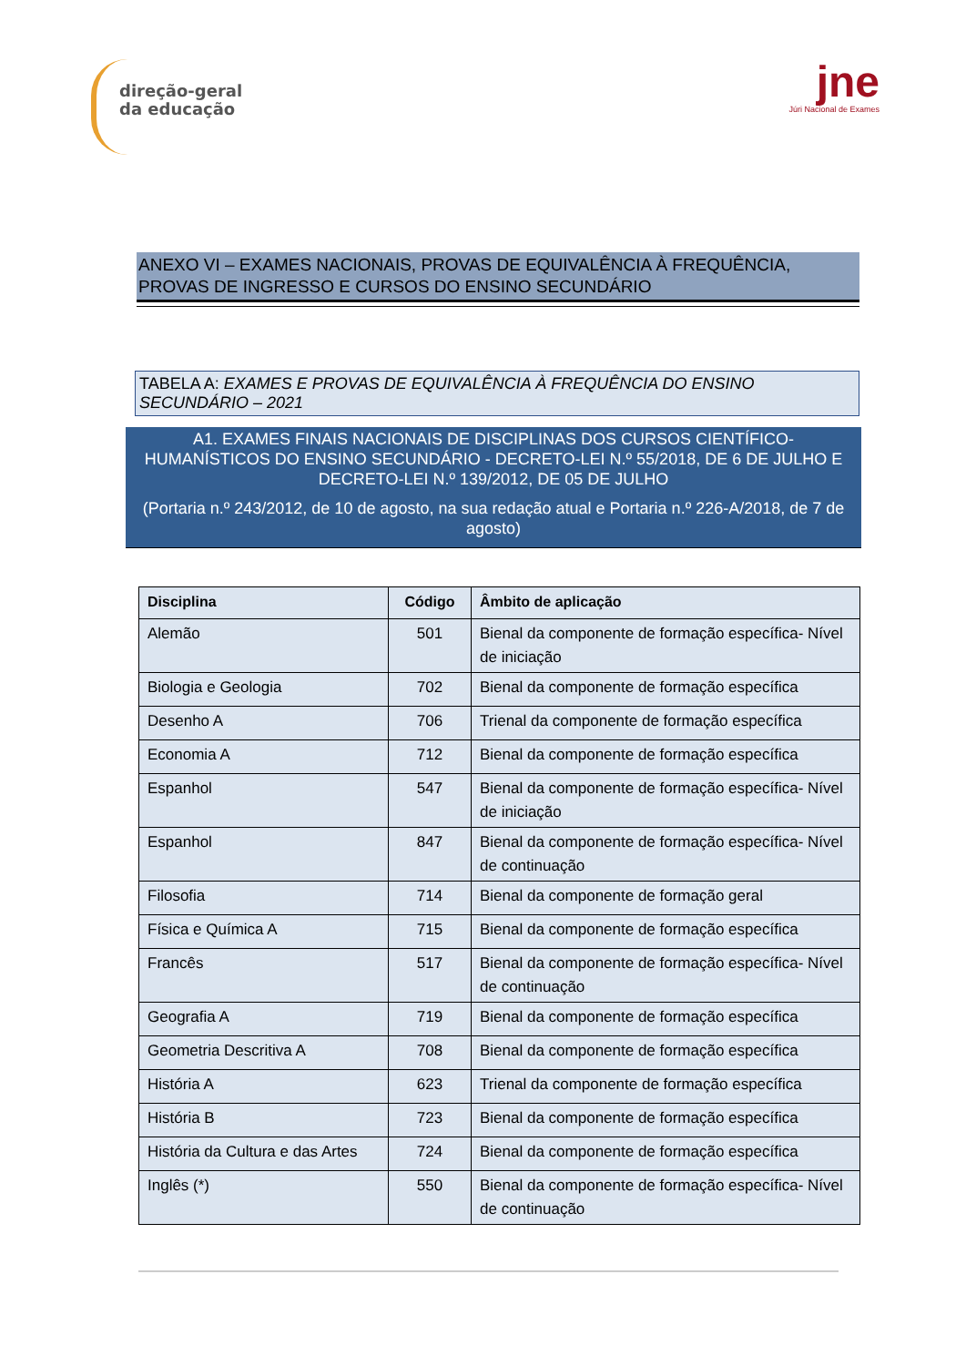direção-geral
da educação
jne
Júri Nacional de Exames
ANEXO VI – EXAMES NACIONAIS, PROVAS DE EQUIVALÊNCIA À FREQUÊNCIA, PROVAS DE INGRESSO E CURSOS DO ENSINO SECUNDÁRIO
TABELA A: EXAMES E PROVAS DE EQUIVALÊNCIA À FREQUÊNCIA DO ENSINO SECUNDÁRIO – 2021
A1. EXAMES FINAIS NACIONAIS DE DISCIPLINAS DOS CURSOS CIENTÍFICO-HUMANÍSTICOS DO ENSINO SECUNDÁRIO - DECRETO-LEI N.º 55/2018, DE 6 DE JULHO E DECRETO-LEI N.º 139/2012, DE 05 DE JULHO
(Portaria n.º 243/2012, de 10 de agosto, na sua redação atual e Portaria n.º 226-A/2018, de 7 de agosto)
| Disciplina | Código | Âmbito de aplicação |
| --- | --- | --- |
| Alemão | 501 | Bienal da componente de formação específica- Nível de iniciação |
| Biologia e Geologia | 702 | Bienal da componente de formação específica |
| Desenho A | 706 | Trienal da componente de formação específica |
| Economia A | 712 | Bienal da componente de formação específica |
| Espanhol | 547 | Bienal da componente de formação específica- Nível de iniciação |
| Espanhol | 847 | Bienal da componente de formação específica- Nível de continuação |
| Filosofia | 714 | Bienal da componente de formação geral |
| Física e Química A | 715 | Bienal da componente de formação específica |
| Francês | 517 | Bienal da componente de formação específica- Nível de continuação |
| Geografia A | 719 | Bienal da componente de formação específica |
| Geometria Descritiva A | 708 | Bienal da componente de formação específica |
| História A | 623 | Trienal da componente de formação específica |
| História B | 723 | Bienal da componente de formação específica |
| História da Cultura e das Artes | 724 | Bienal da componente de formação específica |
| Inglês (*) | 550 | Bienal da componente de formação específica- Nível de continuação |